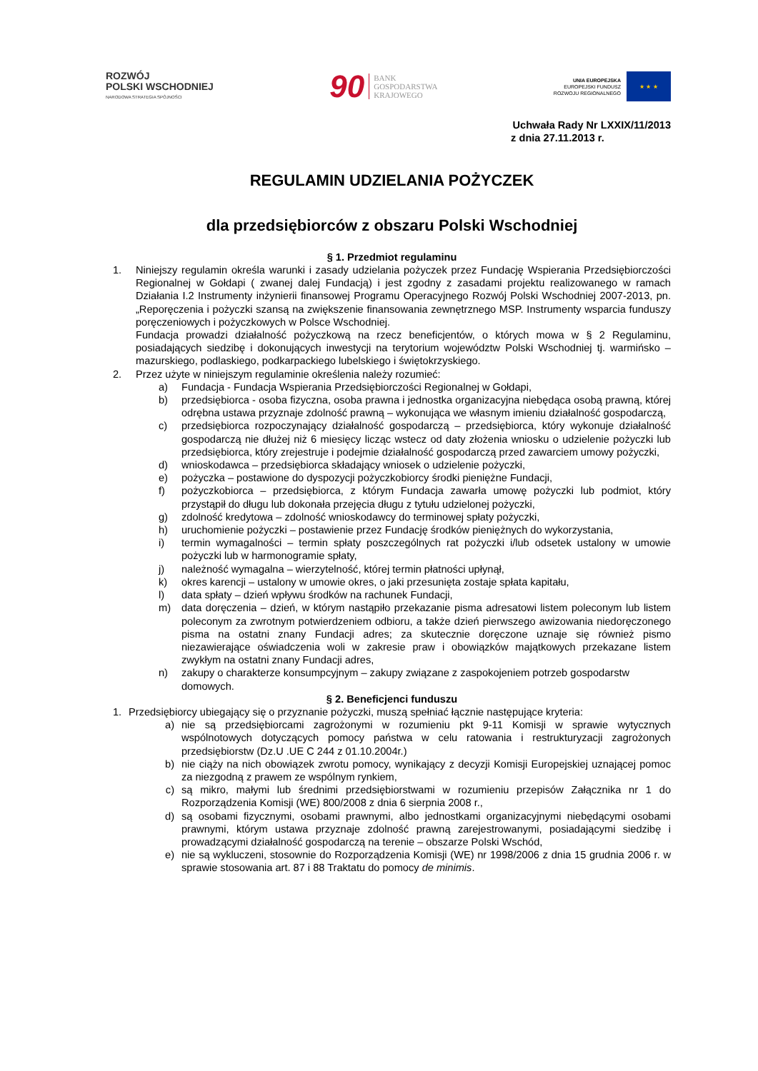ROZWÓJ
POLSKI WSCHODNIEJ
NARODOWA STRATEGIA SPÓJNOŚCI
90 BANK
GOSPODARSTWA
KRAJOWEGO
UNIA EUROPEJSKA
EUROPEJSKI FUNDUSZ
ROZWOJU REGIONALNEGO
★ ★ ★
Uchwała Rady Nr LXXIX/11/2013
z dnia 27.11.2013 r.
REGULAMIN UDZIELANIA POŻYCZEK
dla przedsiębiorców z obszaru Polski Wschodniej
§ 1. Przedmiot regulaminu
1. Niniejszy regulamin określa warunki i zasady udzielania pożyczek przez Fundację Wspierania Przedsiębiorczości Regionalnej w Gołdapi ( zwanej dalej Fundacją) i jest zgodny z zasadami projektu realizowanego w ramach Działania I.2 Instrumenty inżynierii finansowej Programu Operacyjnego Rozwój Polski Wschodniej 2007-2013, pn. „Reporęczenia i pożyczki szansą na zwiększenie finansowania zewnętrznego MSP. Instrumenty wsparcia funduszy poręczeniowych i pożyczkowych w Polsce Wschodniej.
Fundacja prowadzi działalność pożyczkową na rzecz beneficjentów, o których mowa w § 2 Regulaminu, posiadających siedzibę i dokonujących inwestycji na terytorium województw Polski Wschodniej tj. warmińsko – mazurskiego, podlaskiego, podkarpackiego lubelskiego i świętokrzyskiego.
2. Przez użyte w niniejszym regulaminie określenia należy rozumieć:
a) Fundacja - Fundacja Wspierania Przedsiębiorczości Regionalnej w Gołdapi,
b) przedsiębiorca - osoba fizyczna, osoba prawna i jednostka organizacyjna niebędąca osobą prawną, której odrębna ustawa przyznaje zdolność prawną – wykonująca we własnym imieniu działalność gospodarczą,
c) przedsiębiorca rozpoczynający działalność gospodarczą – przedsiębiorca, który wykonuje działalność gospodarczą nie dłużej niż 6 miesięcy licząc wstecz od daty złożenia wniosku o udzielenie pożyczki lub przedsiębiorca, który zrejestruje i podejmie działalność gospodarczą przed zawarciem umowy pożyczki,
d) wnioskodawca – przedsiębiorca składający wniosek o udzielenie pożyczki,
e) pożyczka – postawione do dyspozycji pożyczkobiorcy środki pieniężne Fundacji,
f) pożyczkobiorca – przedsiębiorca, z którym Fundacja zawarła umowę pożyczki lub podmiot, który przystąpił do długu lub dokonała przejęcia długu z tytułu udzielonej pożyczki,
g) zdolność kredytowa – zdolność wnioskodawcy do terminowej spłaty pożyczki,
h) uruchomienie pożyczki – postawienie przez Fundację środków pieniężnych do wykorzystania,
i) termin wymagalności – termin spłaty poszczególnych rat pożyczki i/lub odsetek ustalony w umowie pożyczki lub w harmonogramie spłaty,
j) należność wymagalna – wierzytelność, której termin płatności upłynął,
k) okres karencji – ustalony w umowie okres, o jaki przesunięta zostaje spłata kapitału,
l) data spłaty – dzień wpływu środków na rachunek Fundacji,
m) data doręczenia – dzień, w którym nastąpiło przekazanie pisma adresatowi listem poleconym lub listem poleconym za zwrotnym potwierdzeniem odbioru, a także dzień pierwszego awizowania niedoręczonego pisma na ostatni znany Fundacji adres; za skutecznie doręczone uznaje się również pismo niezawierające oświadczenia woli w zakresie praw i obowiązków majątkowych przekazane listem zwykłym na ostatni znany Fundacji adres,
n) zakupy o charakterze konsumpcyjnym – zakupy związane z zaspokojeniem potrzeb gospodarstw domowych.
§ 2. Beneficjenci funduszu
1. Przedsiębiorcy ubiegający się o przyznanie pożyczki, muszą spełniać łącznie następujące kryteria:
a) nie są przedsiębiorcami zagrożonymi w rozumieniu pkt 9-11 Komisji w sprawie wytycznych wspólnotowych dotyczących pomocy państwa w celu ratowania i restrukturyzacji zagrożonych przedsiębiorstw (Dz.U .UE C 244 z 01.10.2004r.)
b) nie ciąży na nich obowiązek zwrotu pomocy, wynikający z decyzji Komisji Europejskiej uznającej pomoc za niezgodną z prawem ze wspólnym rynkiem,
c) są mikro, małymi lub średnimi przedsiębiorstwami w rozumieniu przepisów Załącznika nr 1 do Rozporządzenia Komisji (WE) 800/2008 z dnia 6 sierpnia 2008 r.,
d) są osobami fizycznymi, osobami prawnymi, albo jednostkami organizacyjnymi niebędącymi osobami prawnymi, którym ustawa przyznaje zdolność prawną zarejestrowanymi, posiadającymi siedzibę i prowadzącymi działalność gospodarczą na terenie – obszarze Polski Wschód,
e) nie są wykluczeni, stosownie do Rozporządzenia Komisji (WE) nr 1998/2006 z dnia 15 grudnia 2006 r. w sprawie stosowania art. 87 i 88 Traktatu do pomocy de minimis.